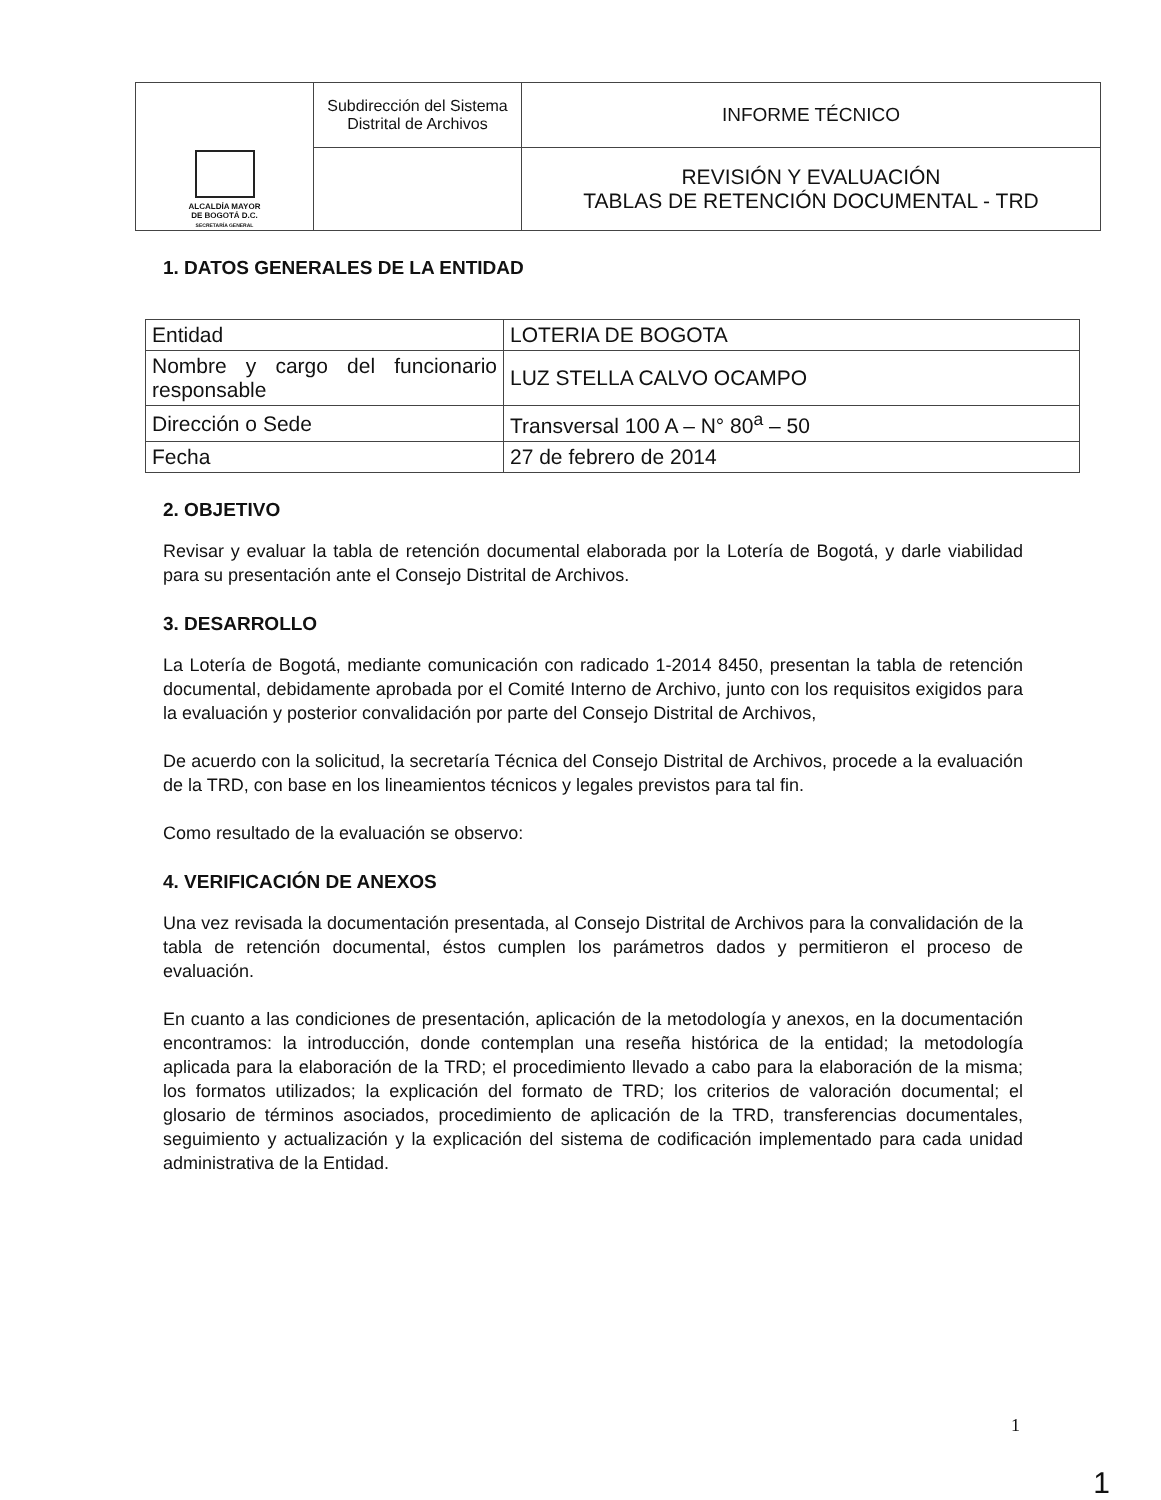| ALCALDÍA MAYOR DE BOGOTÁ D.C. SECRETARÍA GENERAL | Subdirección del Sistema Distrital de Archivos | INFORME TÉCNICO |
| | | REVISIÓN Y EVALUACIÓN TABLAS DE RETENCIÓN DOCUMENTAL - TRD |
1. DATOS GENERALES DE LA ENTIDAD
| Entidad | LOTERIA DE BOGOTA |
| Nombre y cargo del funcionario responsable | LUZ STELLA CALVO OCAMPO |
| Dirección o Sede | Transversal 100 A – N° 80<sup>a</sup> – 50 |
| Fecha | 27 de febrero de 2014 |
2. OBJETIVO
Revisar y evaluar la tabla de retención documental elaborada por la Lotería de Bogotá, y darle viabilidad para su presentación ante el Consejo Distrital de Archivos.
3. DESARROLLO
La Lotería de Bogotá, mediante comunicación con radicado 1-2014 8450, presentan la tabla de retención documental, debidamente aprobada por el Comité Interno de Archivo, junto con los requisitos exigidos para la evaluación y posterior convalidación por parte del Consejo Distrital de Archivos,
De acuerdo con la solicitud, la secretaría Técnica del Consejo Distrital de Archivos, procede a la evaluación de la TRD, con base en los lineamientos técnicos y legales previstos para tal fin.
Como resultado de la evaluación se observo:
4. VERIFICACIÓN DE ANEXOS
Una vez revisada la documentación presentada, al Consejo Distrital de Archivos para la convalidación de la tabla de retención documental, éstos cumplen los parámetros dados y permitieron el proceso de evaluación.
En cuanto a las condiciones de presentación, aplicación de la metodología y anexos, en la documentación encontramos: la introducción, donde contemplan una reseña histórica de la entidad; la metodología aplicada para la elaboración de la TRD; el procedimiento llevado a cabo para la elaboración de la misma; los formatos utilizados; la explicación del formato de TRD; los criterios de valoración documental; el glosario de términos asociados, procedimiento de aplicación de la TRD, transferencias documentales, seguimiento y actualización y la explicación del sistema de codificación implementado para cada unidad administrativa de la Entidad.
1
1